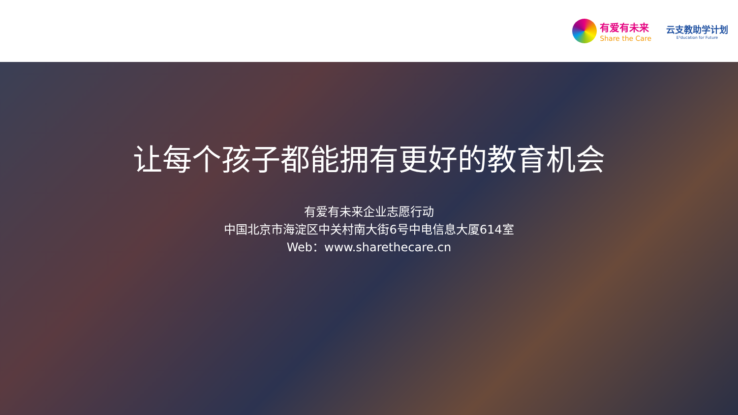有爱有未来
Share the Care
云支教助学计划
E³ducation for Future
让每个孩子都能拥有更好的教育机会
有爱有未来企业志愿行动
中国北京市海淀区中关村南大街6号中电信息大厦614室
Web：www.sharethecare.cn